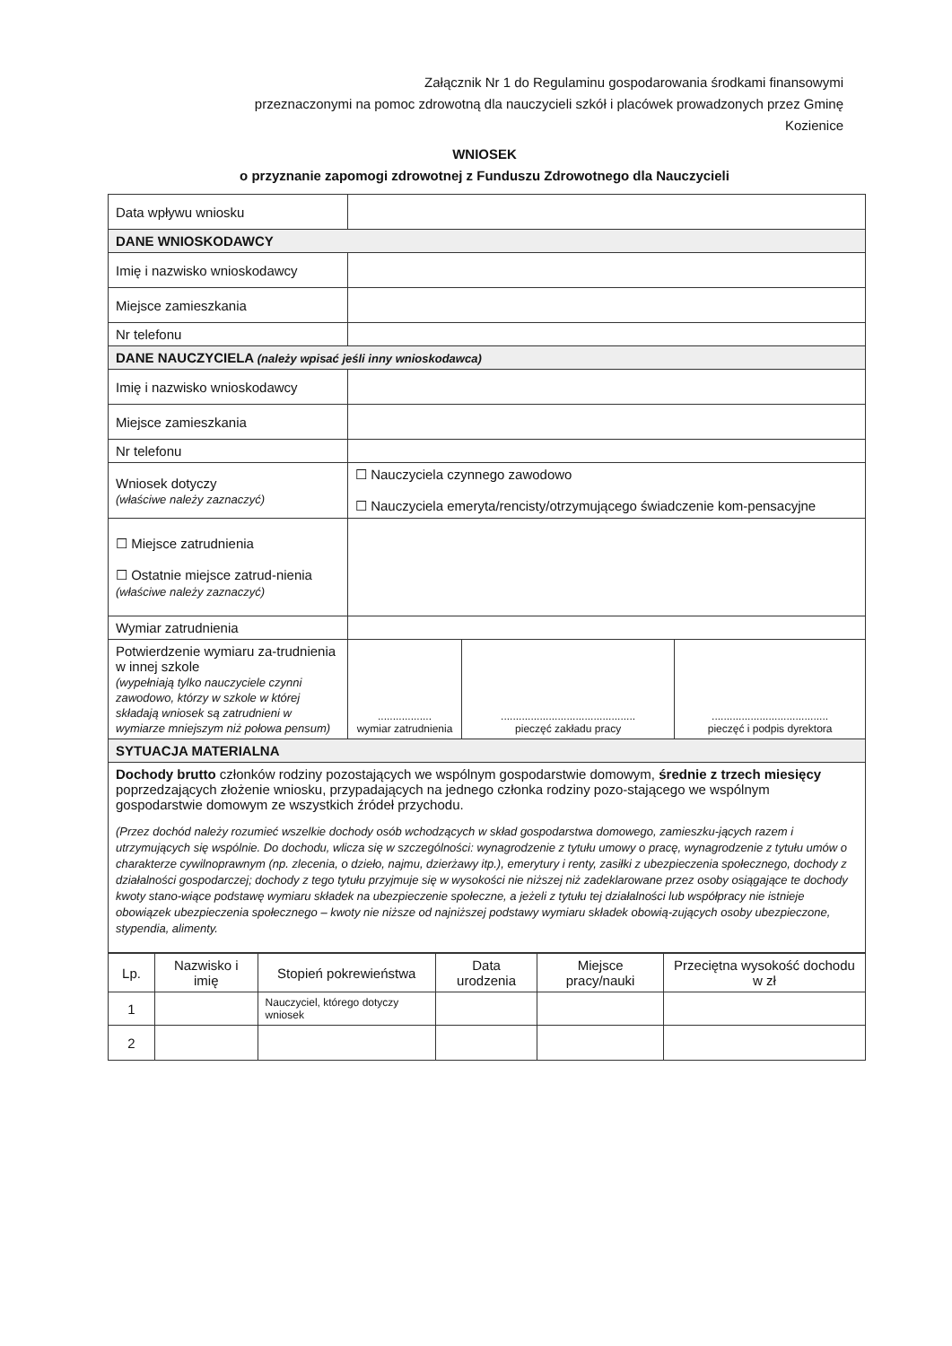Załącznik Nr 1 do Regulaminu gospodarowania środkami finansowymi
przeznaczonymi na pomoc zdrowotną dla nauczycieli szkół i placówek prowadzonych przez Gminę
Kozienice
WNIOSEK
o przyznanie zapomogi zdrowotnej z Funduszu Zdrowotnego dla Nauczycieli
| Data wpływu wniosku | | | |
| DANE WNIOSKODAWCY | | | |
| Imię i nazwisko wnioskodawcy | | | |
| Miejsce zamieszkania | | | |
| Nr telefonu | | | |
| DANE NAUCZYCIELA (należy wpisać jeśli inny wnioskodawca) | | | |
| Imię i nazwisko wnioskodawcy | | | |
| Miejsce zamieszkania | | | |
| Nr telefonu | | | |
| Wniosek dotyczy (właściwe należy zaznaczyć) | ☐ Nauczyciela czynnego zawodowo ☐ Nauczyciela emeryta/rencisty/otrzymującego świadczenie kom-pensacyjne | | |
| ☐ Miejsce zatrudnienia ☐ Ostatnie miejsce zatrud-nienia (właściwe należy zaznaczyć) | | | |
| Wymiar zatrudnienia | | | |
| Potwierdzenie wymiaru za-trudnienia w innej szkole (wypełniają tylko nauczyciele czynni zawodowo, którzy w szkole w której składają wniosek są zatrudnieni w wymiarze mniejszym niż połowa pensum) | .................. wymiar zatrudnienia | ............................................. pieczęć zakładu pracy | ....................................... pieczęć i podpis dyrektora |
| SYTUACJA MATERIALNA | | | |
| Dochody brutto członków rodziny pozostających we wspólnym gospodarstwie domowym, średnie z trzech miesięcy poprzedzających złożenie wniosku, przypadających na jednego członka rodziny pozo-stającego we wspólnym gospodarstwie domowym ze wszystkich źródeł przychodu. (Przez dochód należy rozumieć wszelkie dochody osób wchodzących w skład gospodarstwa domowego, zamieszku-jących razem i utrzymujących się wspólnie. Do dochodu, wlicza się w szczególności: wynagrodzenie z tytułu umowy o pracę, wynagrodzenie z tytułu umów o charakterze cywilnoprawnym (np. zlecenia, o dzieło, najmu, dzierżawy itp.), emerytury i renty, zasiłki z ubezpieczenia społecznego, dochody z działalności gospodarczej; dochody z tego tytułu przyjmuje się w wysokości nie niższej niż zadeklarowane przez osoby osiągające te dochody kwoty stano-wiące podstawę wymiaru składek na ubezpieczenie społeczne, a jeżeli z tytułu tej działalności lub współpracy nie istnieje obowiązek ubezpieczenia społecznego – kwoty nie niższe od najniższej podstawy wymiaru składek obowią-zujących osoby ubezpieczone, stypendia, alimenty. | | | |
| Lp. | Nazwisko i imię | Stopień pokrewieństwa | Data urodzenia | Miejsce pracy/nauki | Przeciętna wysokość dochodu w zł |
| --- | --- | --- | --- | --- | --- |
| 1 | | Nauczyciel, którego dotyczy wniosek | | | |
| 2 | | | | | |